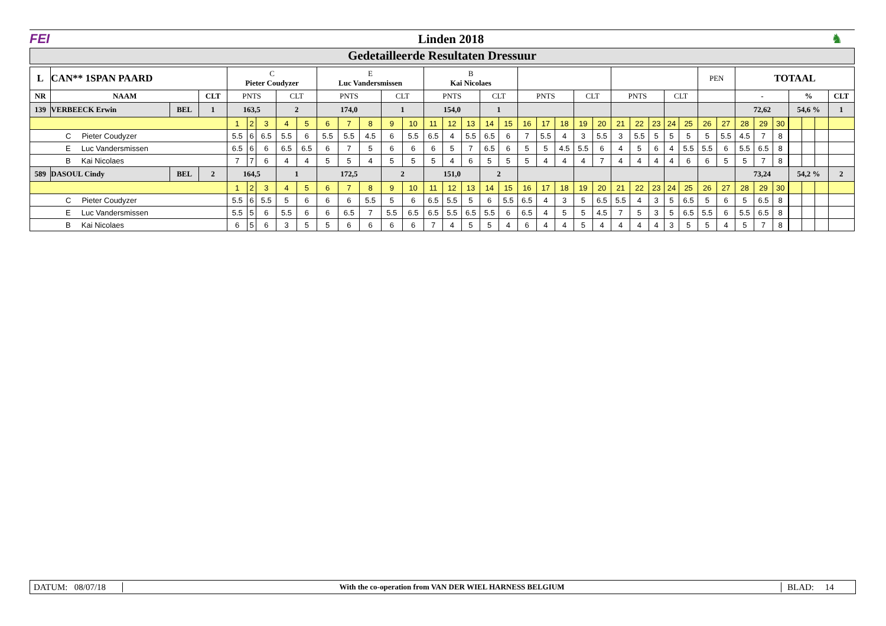FEI Linden 2018 ♞
Gedetailleerde Resultaten Dressuur
| L | CAN** 1SPAN PAARD | | | C Pieter Coudyzer | | | | | E Luc Vandersmissen | | | | | B Kai Nicolaes | | | | | | | | | | | | | | | PEN | | TOTAAL | | | | | | | |
| NR | NAAM | | CLT | PNTS | | | CLT | | PNTS | | | CLT | | PNTS | | | CLT | | PNTS | | | CLT | | PNTS | | | CLT | | | | - | | | | % | | | CLT |
| 139 | VERBEECK Erwin | BEL | 1 | 163,5 | | | 2 | | 174,0 | | | 1 | | 154,0 | | | 1 | | | | | | | | | | | | | | 72,62 | | | | 54,6 % | | | 1 |
| | | | | 1 | 2 | 3 | 4 | 5 | 6 | 7 | 8 | 9 | 10 | 11 | 12 | 13 | 14 | 15 | 16 | 17 | 18 | 19 | 20 | 21 | 22 | 23 | 24 | 25 | 26 | 27 | 28 | 29 | 30 | | | | | |
| C Pieter Coudyzer | | | | 5.5 | 6 | 6.5 | 5.5 | 6 | 5.5 | 5.5 | 4.5 | 6 | 5.5 | 6.5 | 4 | 5.5 | 6.5 | 6 | 7 | 5.5 | 4 | 3 | 5.5 | 3 | 5.5 | 5 | 5 | 5 | 5 | 5.5 | 4.5 | 7 | 8 | | | | | |
| E Luc Vandersmissen | | | | 6.5 | 6 | 6 | 6.5 | 6.5 | 6 | 7 | 5 | 6 | 6 | 6 | 5 | 7 | 6.5 | 6 | 5 | 5 | 4.5 | 5.5 | 6 | 4 | 5 | 6 | 4 | 5.5 | 5.5 | 6 | 5.5 | 6.5 | 8 | | | | | |
| B Kai Nicolaes | | | | 7 | 7 | 6 | 4 | 4 | 5 | 5 | 4 | 5 | 5 | 5 | 4 | 6 | 5 | 5 | 5 | 4 | 4 | 4 | 7 | 4 | 4 | 4 | 4 | 6 | 6 | 5 | 5 | 7 | 8 | | | | | |
| 589 | DASOUL Cindy | BEL | 2 | 164,5 | | | 1 | | 172,5 | | | 2 | | 151,0 | | | 2 | | | | | | | | | | | | | | 73,24 | | | | 54,2 % | | | 2 |
| | | | | 1 | 2 | 3 | 4 | 5 | 6 | 7 | 8 | 9 | 10 | 11 | 12 | 13 | 14 | 15 | 16 | 17 | 18 | 19 | 20 | 21 | 22 | 23 | 24 | 25 | 26 | 27 | 28 | 29 | 30 | | | | | |
| C Pieter Coudyzer | | | | 5.5 | 6 | 5.5 | 5 | 6 | 6 | 6 | 5.5 | 5 | 6 | 6.5 | 5.5 | 5 | 6 | 5.5 | 6.5 | 4 | 3 | 5 | 6.5 | 5.5 | 4 | 3 | 5 | 6.5 | 5 | 6 | 5 | 6.5 | 8 | | | | | |
| E Luc Vandersmissen | | | | 5.5 | 5 | 6 | 5.5 | 6 | 6 | 6.5 | 7 | 5.5 | 6.5 | 6.5 | 5.5 | 6.5 | 5.5 | 6 | 6.5 | 4 | 5 | 5 | 4.5 | 7 | 5 | 3 | 5 | 6.5 | 5.5 | 6 | 5.5 | 6.5 | 8 | | | | | |
| B Kai Nicolaes | | | | 6 | 5 | 6 | 3 | 5 | 5 | 6 | 6 | 6 | 6 | 7 | 4 | 5 | 5 | 4 | 6 | 4 | 4 | 5 | 4 | 4 | 4 | 4 | 3 | 5 | 5 | 4 | 5 | 7 | 8 | | | | | |
DATUM: 08/07/18
With the co-operation from VAN DER WIEL HARNESS BELGIUM
BLAD: 14